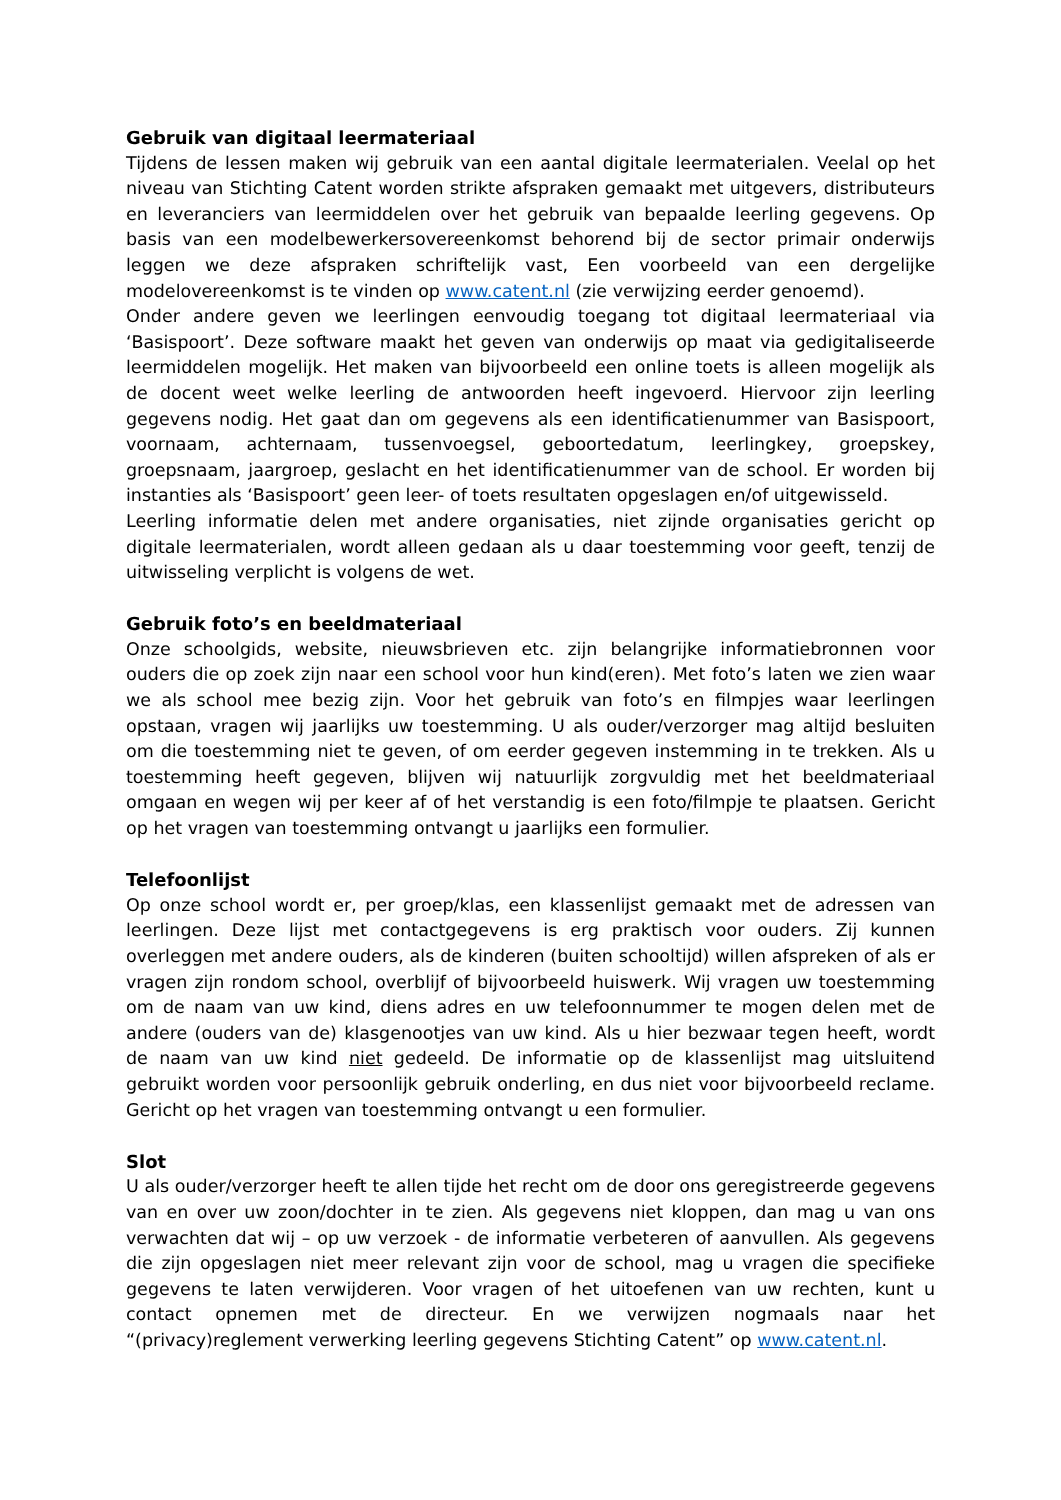Gebruik van digitaal leermateriaal
Tijdens de lessen maken wij gebruik van een aantal digitale leermaterialen. Veelal op het niveau van Stichting Catent worden strikte afspraken gemaakt met uitgevers, distributeurs en leveranciers van leermiddelen over het gebruik van bepaalde leerling gegevens. Op basis van een modelbewerkersovereenkomst behorend bij de sector primair onderwijs leggen we deze afspraken schriftelijk vast, Een voorbeeld van een dergelijke modelovereenkomst is te vinden op www.catent.nl (zie verwijzing eerder genoemd).
Onder andere geven we leerlingen eenvoudig toegang tot digitaal leermateriaal via ‘Basispoort’. Deze software maakt het geven van onderwijs op maat via gedigitaliseerde leermiddelen mogelijk. Het maken van bijvoorbeeld een online toets is alleen mogelijk als de docent weet welke leerling de antwoorden heeft ingevoerd. Hiervoor zijn leerling gegevens nodig. Het gaat dan om gegevens als een identificatienummer van Basispoort, voornaam, achternaam, tussenvoegsel, geboortedatum, leerlingkey, groepskey, groepsnaam, jaargroep, geslacht en het identificatienummer van de school. Er worden bij instanties als ‘Basispoort’ geen leer- of toets resultaten opgeslagen en/of uitgewisseld.
Leerling informatie delen met andere organisaties, niet zijnde organisaties gericht op digitale leermaterialen, wordt alleen gedaan als u daar toestemming voor geeft, tenzij de uitwisseling verplicht is volgens de wet.
Gebruik foto’s en beeldmateriaal
Onze schoolgids, website, nieuwsbrieven etc. zijn belangrijke informatiebronnen voor ouders die op zoek zijn naar een school voor hun kind(eren). Met foto’s laten we zien waar we als school mee bezig zijn. Voor het gebruik van foto’s en filmpjes waar leerlingen opstaan, vragen wij jaarlijks uw toestemming. U als ouder/verzorger mag altijd besluiten om die toestemming niet te geven, of om eerder gegeven instemming in te trekken. Als u toestemming heeft gegeven, blijven wij natuurlijk zorgvuldig met het beeldmateriaal omgaan en wegen wij per keer af of het verstandig is een foto/filmpje te plaatsen. Gericht op het vragen van toestemming ontvangt u jaarlijks een formulier.
Telefoonlijst
Op onze school wordt er, per groep/klas, een klassenlijst gemaakt met de adressen van leerlingen. Deze lijst met contactgegevens is erg praktisch voor ouders. Zij kunnen overleggen met andere ouders, als de kinderen (buiten schooltijd) willen afspreken of als er vragen zijn rondom school, overblijf of bijvoorbeeld huiswerk. Wij vragen uw toestemming om de naam van uw kind, diens adres en uw telefoonnummer te mogen delen met de andere (ouders van de) klasgenootjes van uw kind. Als u hier bezwaar tegen heeft, wordt de naam van uw kind niet gedeeld. De informatie op de klassenlijst mag uitsluitend gebruikt worden voor persoonlijk gebruik onderling, en dus niet voor bijvoorbeeld reclame. Gericht op het vragen van toestemming ontvangt u een formulier.
Slot
U als ouder/verzorger heeft te allen tijde het recht om de door ons geregistreerde gegevens van en over uw zoon/dochter in te zien. Als gegevens niet kloppen, dan mag u van ons verwachten dat wij – op uw verzoek - de informatie verbeteren of aanvullen. Als gegevens die zijn opgeslagen niet meer relevant zijn voor de school, mag u vragen die specifieke gegevens te laten verwijderen. Voor vragen of het uitoefenen van uw rechten, kunt u contact opnemen met de directeur. En we verwijzen nogmaals naar het “(privacy)reglement verwerking leerling gegevens Stichting Catent” op www.catent.nl.